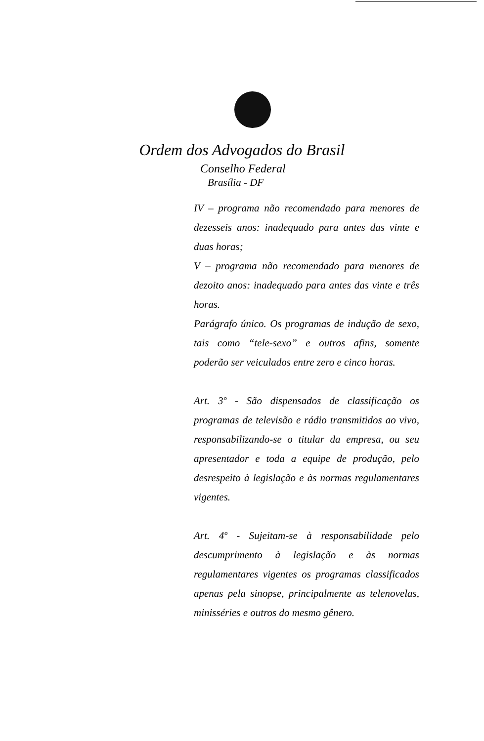Ordem dos Advogados do Brasil
Conselho Federal
Brasília - DF
IV – programa não recomendado para menores de dezesseis anos: inadequado para antes das vinte e duas horas;
V – programa não recomendado para menores de dezoito anos: inadequado para antes das vinte e três horas.
Parágrafo único. Os programas de indução de sexo, tais como “tele-sexo” e outros afins, somente poderão ser veiculados entre zero e cinco horas.
Art. 3º - São dispensados de classificação os programas de televisão e rádio transmitidos ao vivo, responsabilizando-se o titular da empresa, ou seu apresentador e toda a equipe de produção, pelo desrespeito à legislação e às normas regulamentares vigentes.
Art. 4º - Sujeitam-se à responsabilidade pelo descumprimento à legislação e às normas regulamentares vigentes os programas classificados apenas pela sinopse, principalmente as telenovelas, minisséries e outros do mesmo gênero.